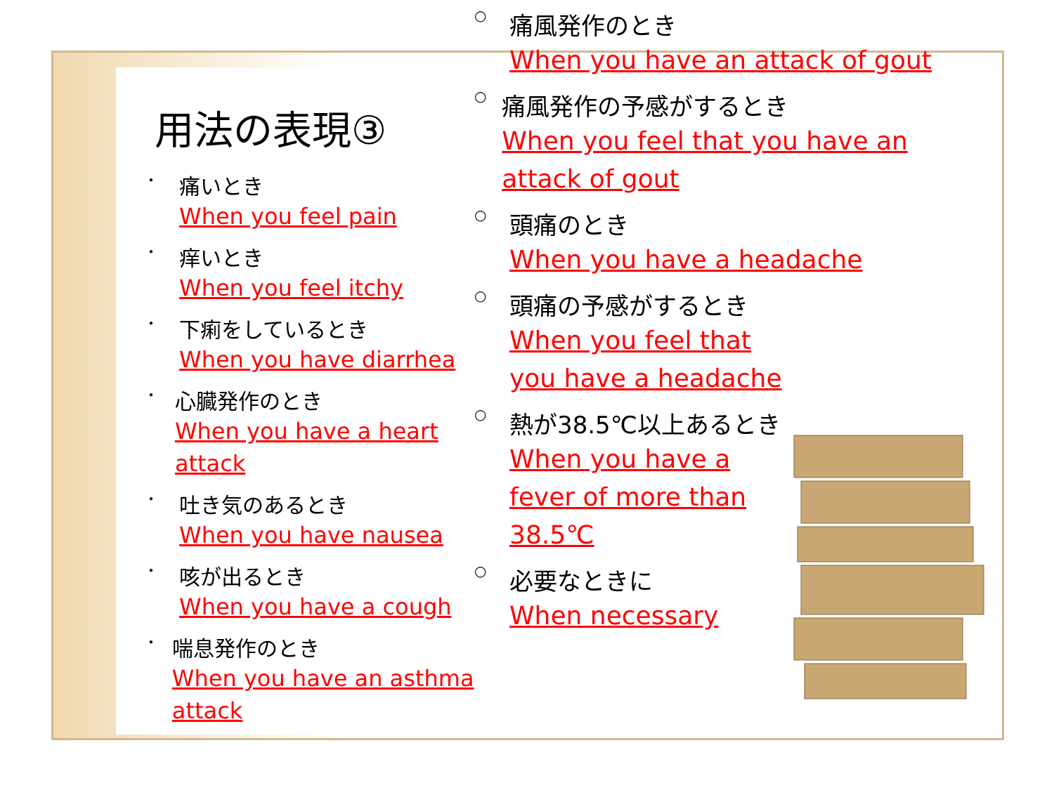用法の表現③
・
痛いとき
When you feel pain
・
痒いとき
When you feel itchy
・
下痢をしているとき
When you have diarrhea
・
心臓発作のとき
When you have a heart attack
・
吐き気のあるとき
When you have nausea
・
咳が出るとき
When you have a cough
・
喘息発作のとき
When you have an asthma attack
○
痛風発作のとき
When you have an attack of gout
○
痛風発作の予感がするとき
When you feel that you have an attack of gout
○
頭痛のとき
When you have a headache
○
頭痛の予感がするとき
When you feel that you have a headache
○
熱が38.5℃以上あるとき
When you have a fever of more than 38.5℃
○
必要なときに
When necessary